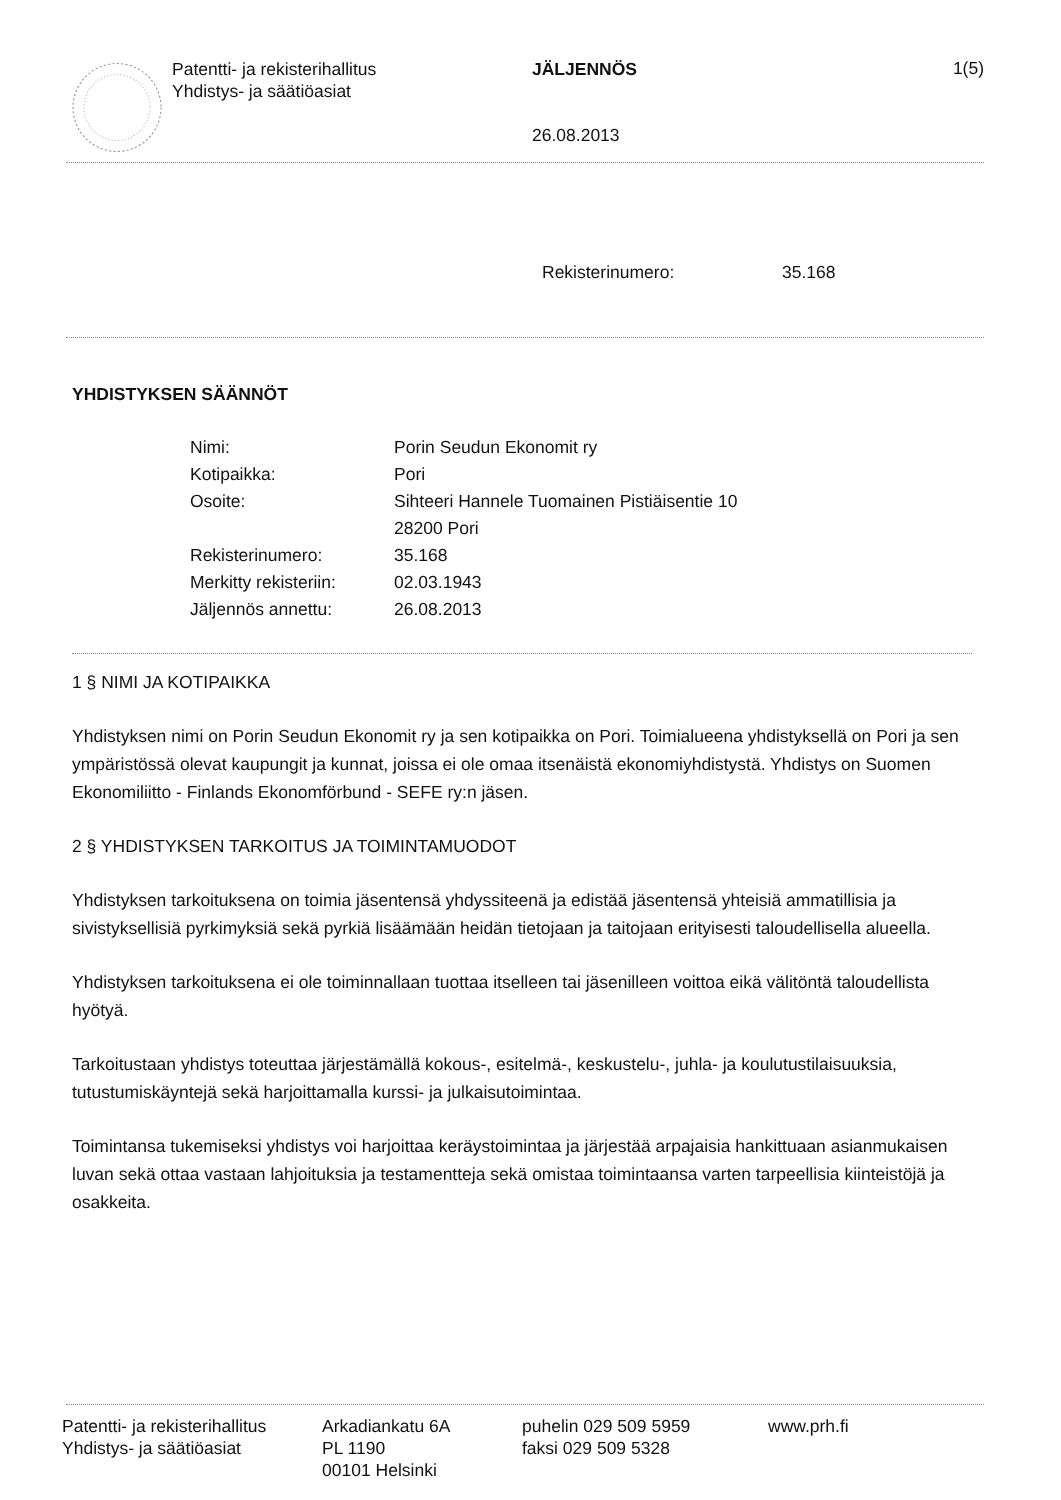Patentti- ja rekisterihallitus
Yhdistys- ja säätiöasiat
JÄLJENNÖS
26.08.2013
1(5)
Rekisterinumero: 35.168
YHDISTYKSEN SÄÄNNÖT
| Nimi: | Porin Seudun Ekonomit ry |
| Kotipaikka: | Pori |
| Osoite: | Sihteeri Hannele Tuomainen Pistiäisentie 10 28200 Pori |
| Rekisterinumero: | 35.168 |
| Merkitty rekisteriin: | 02.03.1943 |
| Jäljennös annettu: | 26.08.2013 |
1 § NIMI JA KOTIPAIKKA
Yhdistyksen nimi on Porin Seudun Ekonomit ry ja sen kotipaikka on Pori. Toimialueena yhdistyksellä on Pori ja sen ympäristössä olevat kaupungit ja kunnat, joissa ei ole omaa itsenäistä ekonomiyhdistystä. Yhdistys on Suomen Ekonomiliitto - Finlands Ekonomförbund - SEFE ry:n jäsen.
2 § YHDISTYKSEN TARKOITUS JA TOIMINTAMUODOT
Yhdistyksen tarkoituksena on toimia jäsentensä yhdyssiteenä ja edistää jäsentensä yhteisiä ammatillisia ja sivistyksellisiä pyrkimyksiä sekä pyrkiä lisäämään heidän tietojaan ja taitojaan erityisesti taloudellisella alueella.
Yhdistyksen tarkoituksena ei ole toiminnallaan tuottaa itselleen tai jäsenilleen voittoa eikä välitöntä taloudellista hyötyä.
Tarkoitustaan yhdistys toteuttaa järjestämällä kokous-, esitelmä-, keskustelu-, juhla- ja koulutustilaisuuksia, tutustumiskäyntejä sekä harjoittamalla kurssi- ja julkaisutoimintaa.
Toimintansa tukemiseksi yhdistys voi harjoittaa keräystoimintaa ja järjestää arpajaisia hankittuaan asianmukaisen luvan sekä ottaa vastaan lahjoituksia ja testamentteja sekä omistaa toimintaansa varten tarpeellisia kiinteistöjä ja osakkeita.
Patentti- ja rekisterihallitus
Yhdistys- ja säätiöasiat
Arkadiankatu 6A
PL 1190
00101 Helsinki
puhelin 029 509 5959
faksi 029 509 5328
www.prh.fi